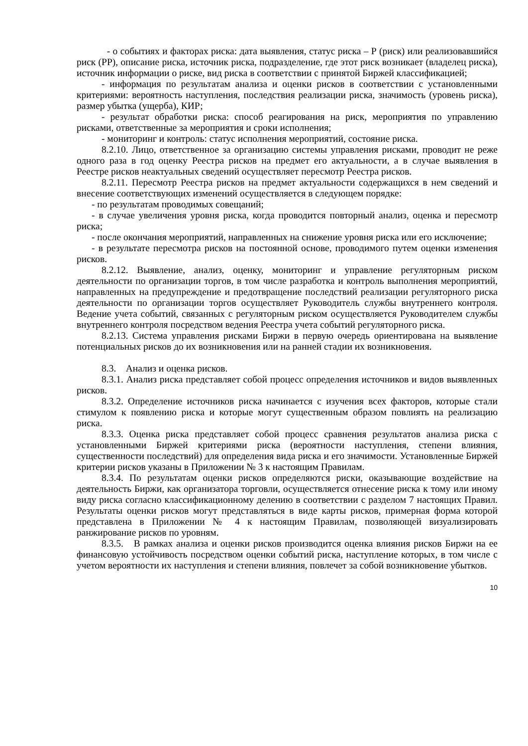- о событиях и факторах риска: дата выявления, статус риска – Р (риск) или реализовавшийся риск (РР), описание риска, источник риска, подразделение, где этот риск возникает (владелец риска), источник информации о риске, вид риска в соответствии с принятой Биржей классификацией;
- информация по результатам анализа и оценки рисков в соответствии с установленными критериями: вероятность наступления, последствия реализации риска, значимость (уровень риска), размер убытка (ущерба), КИР;
- результат обработки риска: способ реагирования на риск, мероприятия по управлению рисками, ответственные за мероприятия и сроки исполнения;
- мониторинг и контроль: статус исполнения мероприятий, состояние риска.
8.2.10. Лицо, ответственное за организацию системы управления рисками, проводит не реже одного раза в год оценку Реестра рисков на предмет его актуальности, а в случае выявления в Реестре рисков неактуальных сведений осуществляет пересмотр Реестра рисков.
8.2.11. Пересмотр Реестра рисков на предмет актуальности содержащихся в нем сведений и внесение соответствующих изменений осуществляется в следующем порядке:
- по результатам проводимых совещаний;
- в случае увеличения уровня риска, когда проводится повторный анализ, оценка и пересмотр риска;
- после окончания мероприятий, направленных на снижение уровня риска или его исключение;
- в результате пересмотра рисков на постоянной основе, проводимого путем оценки изменения рисков.
8.2.12. Выявление, анализ, оценку, мониторинг и управление регуляторным риском деятельности по организации торгов, в том числе разработка и контроль выполнения мероприятий, направленных на предупреждение и предотвращение последствий реализации регуляторного риска деятельности по организации торгов осуществляет Руководитель службы внутреннего контроля. Ведение учета событий, связанных с регуляторным риском осуществляется Руководителем службы внутреннего контроля посредством ведения Реестра учета событий регуляторного риска.
8.2.13. Система управления рисками Биржи в первую очередь ориентирована на выявление потенциальных рисков до их возникновения или на ранней стадии их возникновения.
8.3. Анализ и оценка рисков.
8.3.1. Анализ риска представляет собой процесс определения источников и видов выявленных рисков.
8.3.2. Определение источников риска начинается с изучения всех факторов, которые стали стимулом к появлению риска и которые могут существенным образом повлиять на реализацию риска.
8.3.3. Оценка риска представляет собой процесс сравнения результатов анализа риска с установленными Биржей критериями риска (вероятности наступления, степени влияния, существенности последствий) для определения вида риска и его значимости. Установленные Биржей критерии рисков указаны в Приложении № 3 к настоящим Правилам.
8.3.4. По результатам оценки рисков определяются риски, оказывающие воздействие на деятельность Биржи, как организатора торговли, осуществляется отнесение риска к тому или иному виду риска согласно классификационному делению в соответствии с разделом 7 настоящих Правил. Результаты оценки рисков могут представляться в виде карты рисков, примерная форма которой представлена в Приложении № 4 к настоящим Правилам, позволяющей визуализировать ранжирование рисков по уровням.
8.3.5. В рамках анализа и оценки рисков производится оценка влияния рисков Биржи на ее финансовую устойчивость посредством оценки событий риска, наступление которых, в том числе с учетом вероятности их наступления и степени влияния, повлечет за собой возникновение убытков.
10